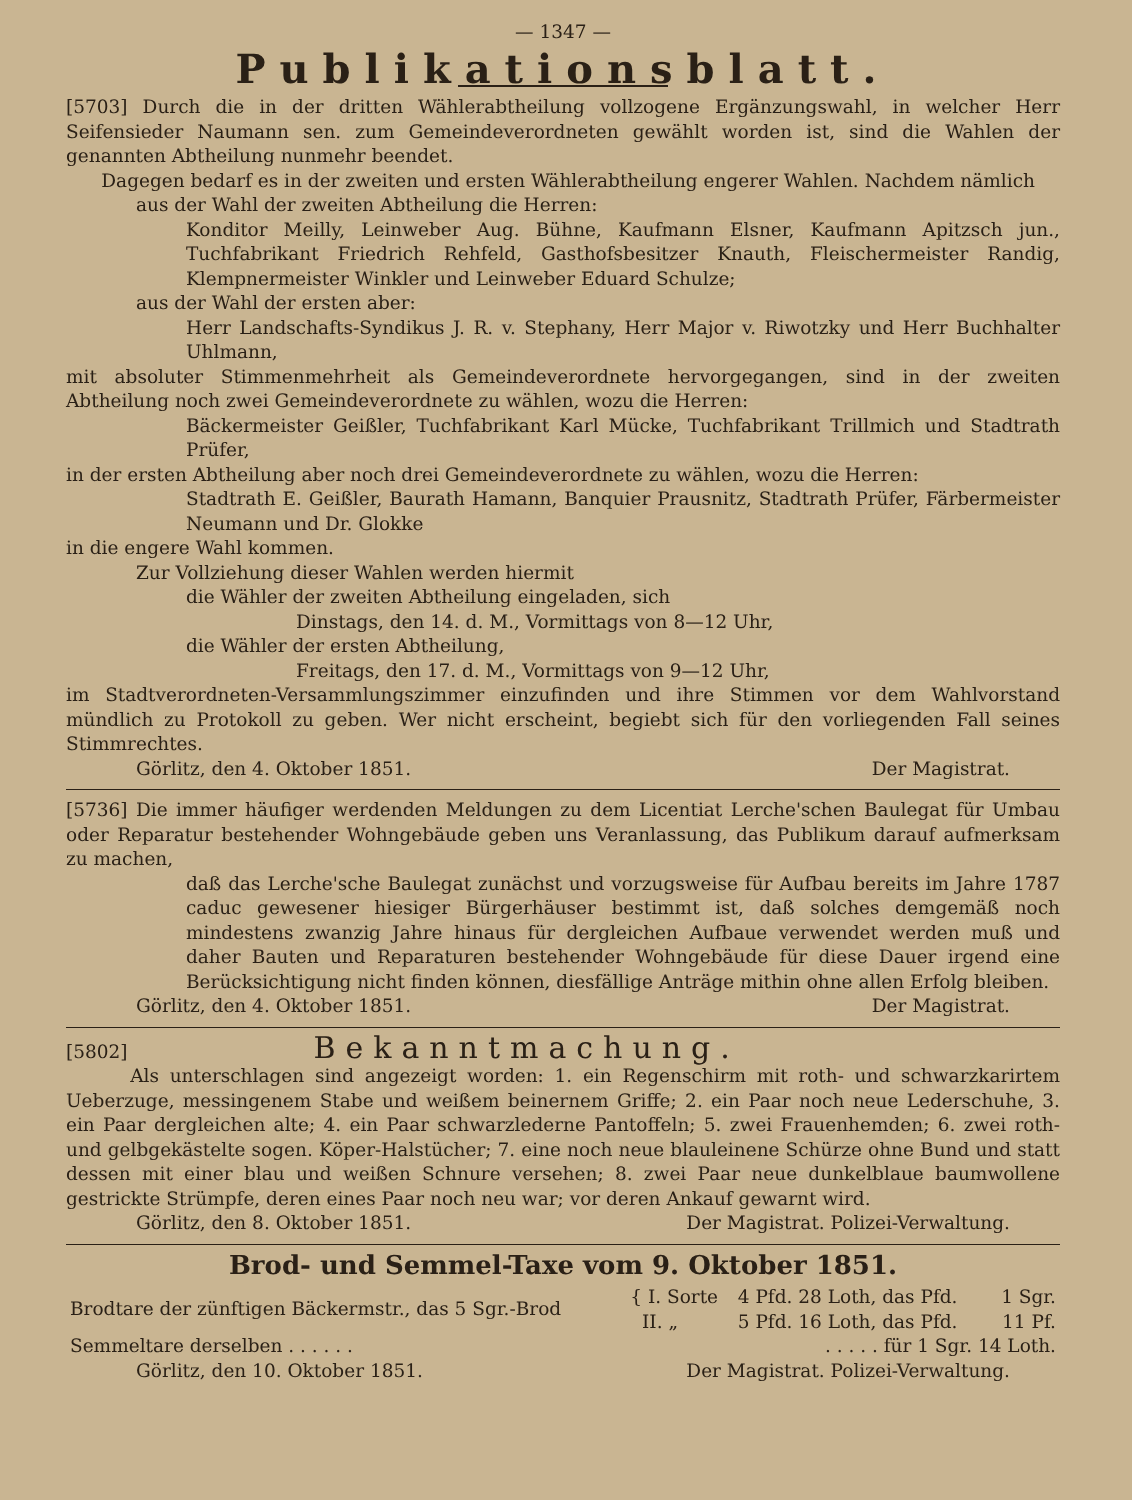— 1347 —
Publikationsblatt.
[5703] Durch die in der dritten Wählerabtheilung vollzogene Ergänzungswahl, in welcher Herr Seifensieder Naumann sen. zum Gemeindeverordneten gewählt worden ist, sind die Wahlen der genannten Abtheilung nunmehr beendet.
Dagegen bedarf es in der zweiten und ersten Wählerabtheilung engerer Wahlen. Nachdem nämlich
aus der Wahl der zweiten Abtheilung die Herren:
Konditor Meilly, Leinweber Aug. Bühne, Kaufmann Elsner, Kaufmann Apitzsch jun., Tuchfabrikant Friedrich Rehfeld, Gasthofsbesitzer Knauth, Fleischermeister Randig, Klempnermeister Winkler und Leinweber Eduard Schulze;
aus der Wahl der ersten aber:
Herr Landschafts-Syndikus J. R. v. Stephany, Herr Major v. Riwotzky und Herr Buchhalter Uhlmann,
mit absoluter Stimmenmehrheit als Gemeindeverordnete hervorgegangen, sind in der zweiten Abtheilung noch zwei Gemeindeverordnete zu wählen, wozu die Herren:
Bäckermeister Geißler, Tuchfabrikant Karl Mücke, Tuchfabrikant Trillmich und Stadtrath Prüfer,
in der ersten Abtheilung aber noch drei Gemeindeverordnete zu wählen, wozu die Herren:
Stadtrath E. Geißler, Baurath Hamann, Banquier Prausnitz, Stadtrath Prüfer, Färbermeister Neumann und Dr. Glokke
in die engere Wahl kommen.
Zur Vollziehung dieser Wahlen werden hiermit
die Wähler der zweiten Abtheilung eingeladen, sich
Dinstags, den 14. d. M., Vormittags von 8—12 Uhr,
die Wähler der ersten Abtheilung,
Freitags, den 17. d. M., Vormittags von 9—12 Uhr,
im Stadtverordneten-Versammlungszimmer einzufinden und ihre Stimmen vor dem Wahlvorstand mündlich zu Protokoll zu geben. Wer nicht erscheint, begiebt sich für den vorliegenden Fall seines Stimmrechtes.
Görlitz, den 4. Oktober 1851. Der Magistrat.
[5736] Die immer häufiger werdenden Meldungen zu dem Licentiat Lerche'schen Baulegat für Umbau oder Reparatur bestehender Wohngebäude geben uns Veranlassung, das Publikum darauf aufmerksam zu machen,
daß das Lerche'sche Baulegat zunächst und vorzugsweise für Aufbau bereits im Jahre 1787 caduc gewesener hiesiger Bürgerhäuser bestimmt ist, daß solches demgemäß noch mindestens zwanzig Jahre hinaus für dergleichen Aufbaue verwendet werden muß und daher Bauten und Reparaturen bestehender Wohngebäude für diese Dauer irgend eine Berücksichtigung nicht finden können, diesfällige Anträge mithin ohne allen Erfolg bleiben.
Görlitz, den 4. Oktober 1851. Der Magistrat.
[5802] Bekanntmachung.
Als unterschlagen sind angezeigt worden: 1. ein Regenschirm mit roth- und schwarzkarirtem Ueberzuge, messingenem Stabe und weißem beinernem Griffe; 2. ein Paar noch neue Lederschuhe, 3. ein Paar dergleichen alte; 4. ein Paar schwarzlederne Pantoffeln; 5. zwei Frauenhemden; 6. zwei roth- und gelbgekästelte sogen. Köper-Halstücher; 7. eine noch neue blauleinene Schürze ohne Bund und statt dessen mit einer blau und weißen Schnure versehen; 8. zwei Paar neue dunkelblaue baumwollene gestrickte Strümpfe, deren eines Paar noch neu war; vor deren Ankauf gewarnt wird.
Görlitz, den 8. Oktober 1851. Der Magistrat. Polizei-Verwaltung.
Brod- und Semmel-Taxe vom 9. Oktober 1851.
| Brodtare der zünftigen Bäckermstr., das 5 Sgr.-Brod | { I. Sorte | 4 Pfd. 28 Loth, das Pfd. | 1 Sgr. |
| | II. „ | 5 Pfd. 16 Loth, das Pfd. | 11 Pf. |
| Semmeltare derselben . . . . . . | . . . . . für 1 Sgr. 14 Loth. | | |
Görlitz, den 10. Oktober 1851. Der Magistrat. Polizei-Verwaltung.